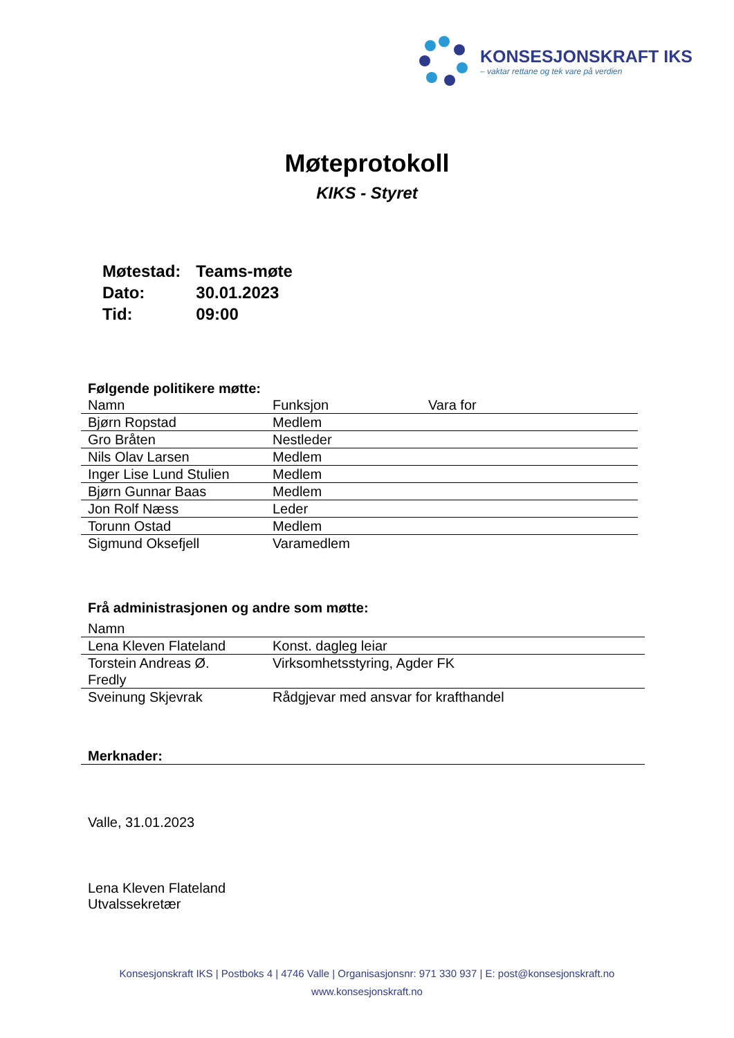KONSESJONSKRAFT IKS
– vaktar rettane og tek vare på verdien
Møteprotokoll
KIKS - Styret
| Møtestad: | Teams-møte |
| Dato: | 30.01.2023 |
| Tid: | 09:00 |
Følgende politikere møtte:
| Namn | Funksjon | Vara for |
| --- | --- | --- |
| Bjørn Ropstad | Medlem | |
| Gro Bråten | Nestleder | |
| Nils Olav Larsen | Medlem | |
| Inger Lise Lund Stulien | Medlem | |
| Bjørn Gunnar Baas | Medlem | |
| Jon Rolf Næss | Leder | |
| Torunn Ostad | Medlem | |
| Sigmund Oksefjell | Varamedlem | |
Frå administrasjonen og andre som møtte:
| Namn | |
| --- | --- |
| Lena Kleven Flateland | Konst. dagleg leiar |
| Torstein Andreas Ø. Fredly | Virksomhetsstyring, Agder FK |
| Sveinung Skjevrak | Rådgjevar med ansvar for krafthandel |
Merknader:
Valle, 31.01.2023
Lena Kleven Flateland
Utvalssekretær
Konsesjonskraft IKS | Postboks 4 | 4746 Valle | Organisasjonsnr: 971 330 937 | E: post@konsesjonskraft.no
www.konsesjonskraft.no